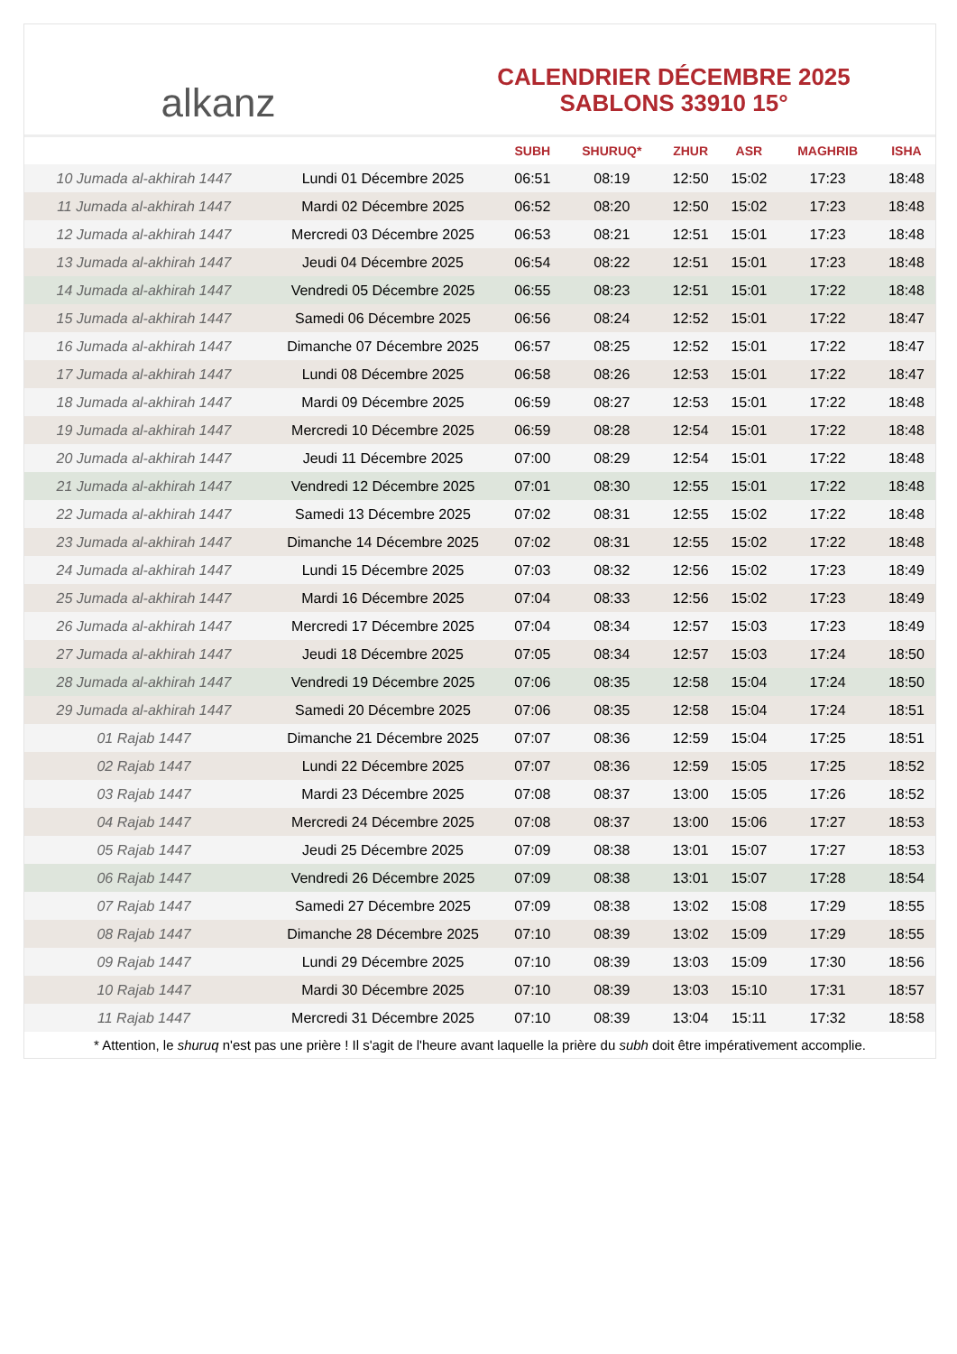alkanz
CALENDRIER DÉCEMBRE 2025
SABLONS 33910 15°
| | | SUBH | SHURUQ* | ZHUR | ASR | MAGHRIB | ISHA |
| --- | --- | --- | --- | --- | --- | --- | --- |
| 10 Jumada al-akhirah 1447 | Lundi 01 Décembre 2025 | 06:51 | 08:19 | 12:50 | 15:02 | 17:23 | 18:48 |
| 11 Jumada al-akhirah 1447 | Mardi 02 Décembre 2025 | 06:52 | 08:20 | 12:50 | 15:02 | 17:23 | 18:48 |
| 12 Jumada al-akhirah 1447 | Mercredi 03 Décembre 2025 | 06:53 | 08:21 | 12:51 | 15:01 | 17:23 | 18:48 |
| 13 Jumada al-akhirah 1447 | Jeudi 04 Décembre 2025 | 06:54 | 08:22 | 12:51 | 15:01 | 17:23 | 18:48 |
| 14 Jumada al-akhirah 1447 | Vendredi 05 Décembre 2025 | 06:55 | 08:23 | 12:51 | 15:01 | 17:22 | 18:48 |
| 15 Jumada al-akhirah 1447 | Samedi 06 Décembre 2025 | 06:56 | 08:24 | 12:52 | 15:01 | 17:22 | 18:47 |
| 16 Jumada al-akhirah 1447 | Dimanche 07 Décembre 2025 | 06:57 | 08:25 | 12:52 | 15:01 | 17:22 | 18:47 |
| 17 Jumada al-akhirah 1447 | Lundi 08 Décembre 2025 | 06:58 | 08:26 | 12:53 | 15:01 | 17:22 | 18:47 |
| 18 Jumada al-akhirah 1447 | Mardi 09 Décembre 2025 | 06:59 | 08:27 | 12:53 | 15:01 | 17:22 | 18:48 |
| 19 Jumada al-akhirah 1447 | Mercredi 10 Décembre 2025 | 06:59 | 08:28 | 12:54 | 15:01 | 17:22 | 18:48 |
| 20 Jumada al-akhirah 1447 | Jeudi 11 Décembre 2025 | 07:00 | 08:29 | 12:54 | 15:01 | 17:22 | 18:48 |
| 21 Jumada al-akhirah 1447 | Vendredi 12 Décembre 2025 | 07:01 | 08:30 | 12:55 | 15:01 | 17:22 | 18:48 |
| 22 Jumada al-akhirah 1447 | Samedi 13 Décembre 2025 | 07:02 | 08:31 | 12:55 | 15:02 | 17:22 | 18:48 |
| 23 Jumada al-akhirah 1447 | Dimanche 14 Décembre 2025 | 07:02 | 08:31 | 12:55 | 15:02 | 17:22 | 18:48 |
| 24 Jumada al-akhirah 1447 | Lundi 15 Décembre 2025 | 07:03 | 08:32 | 12:56 | 15:02 | 17:23 | 18:49 |
| 25 Jumada al-akhirah 1447 | Mardi 16 Décembre 2025 | 07:04 | 08:33 | 12:56 | 15:02 | 17:23 | 18:49 |
| 26 Jumada al-akhirah 1447 | Mercredi 17 Décembre 2025 | 07:04 | 08:34 | 12:57 | 15:03 | 17:23 | 18:49 |
| 27 Jumada al-akhirah 1447 | Jeudi 18 Décembre 2025 | 07:05 | 08:34 | 12:57 | 15:03 | 17:24 | 18:50 |
| 28 Jumada al-akhirah 1447 | Vendredi 19 Décembre 2025 | 07:06 | 08:35 | 12:58 | 15:04 | 17:24 | 18:50 |
| 29 Jumada al-akhirah 1447 | Samedi 20 Décembre 2025 | 07:06 | 08:35 | 12:58 | 15:04 | 17:24 | 18:51 |
| 01 Rajab 1447 | Dimanche 21 Décembre 2025 | 07:07 | 08:36 | 12:59 | 15:04 | 17:25 | 18:51 |
| 02 Rajab 1447 | Lundi 22 Décembre 2025 | 07:07 | 08:36 | 12:59 | 15:05 | 17:25 | 18:52 |
| 03 Rajab 1447 | Mardi 23 Décembre 2025 | 07:08 | 08:37 | 13:00 | 15:05 | 17:26 | 18:52 |
| 04 Rajab 1447 | Mercredi 24 Décembre 2025 | 07:08 | 08:37 | 13:00 | 15:06 | 17:27 | 18:53 |
| 05 Rajab 1447 | Jeudi 25 Décembre 2025 | 07:09 | 08:38 | 13:01 | 15:07 | 17:27 | 18:53 |
| 06 Rajab 1447 | Vendredi 26 Décembre 2025 | 07:09 | 08:38 | 13:01 | 15:07 | 17:28 | 18:54 |
| 07 Rajab 1447 | Samedi 27 Décembre 2025 | 07:09 | 08:38 | 13:02 | 15:08 | 17:29 | 18:55 |
| 08 Rajab 1447 | Dimanche 28 Décembre 2025 | 07:10 | 08:39 | 13:02 | 15:09 | 17:29 | 18:55 |
| 09 Rajab 1447 | Lundi 29 Décembre 2025 | 07:10 | 08:39 | 13:03 | 15:09 | 17:30 | 18:56 |
| 10 Rajab 1447 | Mardi 30 Décembre 2025 | 07:10 | 08:39 | 13:03 | 15:10 | 17:31 | 18:57 |
| 11 Rajab 1447 | Mercredi 31 Décembre 2025 | 07:10 | 08:39 | 13:04 | 15:11 | 17:32 | 18:58 |
* Attention, le shuruq n'est pas une prière ! Il s'agit de l'heure avant laquelle la prière du subh doit être impérativement accomplie.